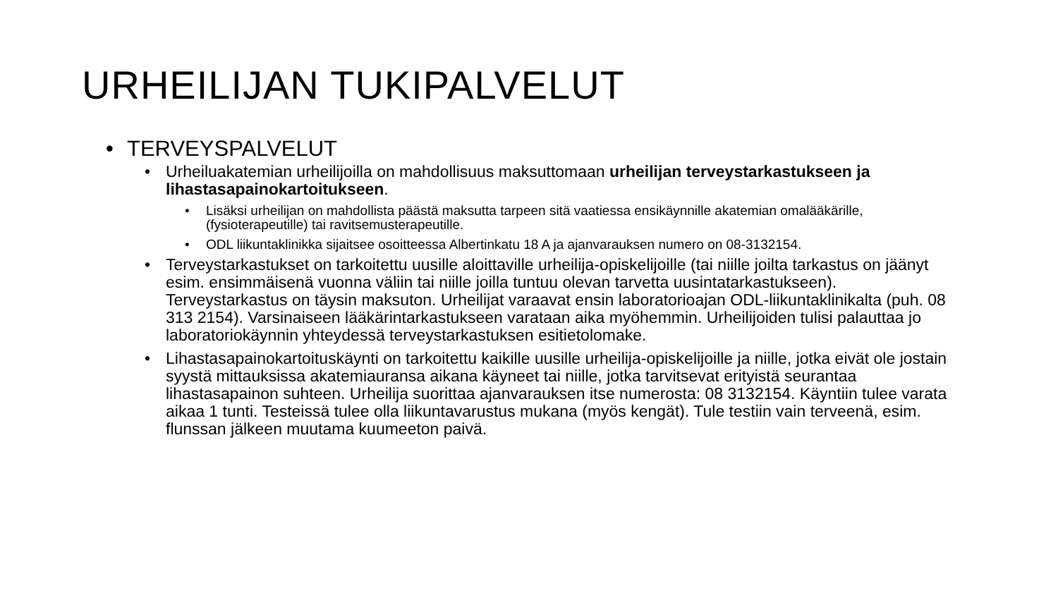URHEILIJAN TUKIPALVELUT
• TERVEYSPALVELUT
• Urheiluakatemian urheilijoilla on mahdollisuus maksuttomaan urheilijan terveystarkastukseen ja lihastasapainokartoitukseen.
• Lisäksi urheilijan on mahdollista päästä maksutta tarpeen sitä vaatiessa ensikäynnille akatemian omalääkärille, (fysioterapeutille) tai ravitsemusterapeutille.
• ODL liikuntaklinikka sijaitsee osoitteessa Albertinkatu 18 A ja ajanvarauksen numero on 08-3132154.
• Terveystarkastukset on tarkoitettu uusille aloittaville urheilija-opiskelijoille (tai niille joilta tarkastus on jäänyt esim. ensimmäisenä vuonna väliin tai niille joilla tuntuu olevan tarvetta uusintatarkastukseen). Terveystarkastus on täysin maksuton. Urheilijat varaavat ensin laboratorioajan ODL-liikuntaklinikalta (puh. 08 313 2154). Varsinaiseen lääkärintarkastukseen varataan aika myöhemmin. Urheilijoiden tulisi palauttaa jo laboratoriokäynnin yhteydessä terveystarkastuksen esitietolomake.
• Lihastasapainokartoituskäynti on tarkoitettu kaikille uusille urheilija-opiskelijoille ja niille, jotka eivät ole jostain syystä mittauksissa akatemiauransa aikana käyneet tai niille, jotka tarvitsevat erityistä seurantaa lihastasapainon suhteen. Urheilija suorittaa ajanvarauksen itse numerosta: 08 3132154. Käyntiin tulee varata aikaa 1 tunti. Testeissä tulee olla liikuntavarustus mukana (myös kengät). Tule testiin vain terveenä, esim. flunssan jälkeen muutama kuumeeton paivä.